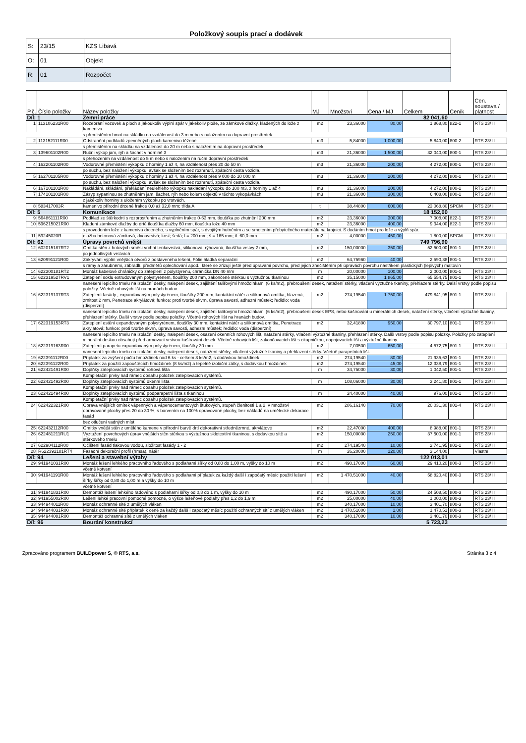Položkový soupis prací a dodávek
| S: | 23/15 | KZS Libavá |
| O: | 01 | Objekt |
| R: | 01 | Rozpočet |
| P.č. | Číslo položky | Název položky | MJ | Množství | Cena / MJ | Celkem | Ceník | Cen. soustava / platnost |
| --- | --- | --- | --- | --- | --- | --- | --- | --- |
| Díl: 1 | | Zemní práce | | | | 82 041,60 | | |
| 1 | 113106231R00 | Rozebrání vozovek a ploch s jakoukoliv výplní spár v jakékoliv ploše, ze zámkové dlažky, kladených do lože z kameniva | m2 | 23,36000 | 80,00 | 1 868,80 | 822-1 | RTS 23/ II |
| | | s přemístěním hmot na skládku na vzdálenost do 3 m nebo s naložením na dopravní prostředek | | | | | | |
| 2 | 113152111R00 | Odstranění podkladů zpevněných ploch kamenivo těžené | m3 | 5,84000 | 1 000,00 | 5 840,00 | 800-2 | RTS 23/ II |
| | | s přemístěním na skládku na vzdálenost do 20 m nebo s naložením na dopravní prostředek, | | | | | | |
| 3 | 139601102R00 | Ruční výkop jam, rýh a šachet v hornině 3 | m3 | 21,36000 | 1 500,00 | 32 040,00 | 800-1 | RTS 23/ II |
| | | s přehozením na vzdálenost do 5 m nebo s naložením na ruční dopravní prostředek | | | | | | |
| 4 | 162201102R00 | Vodorovné přemístění výkopku z horniny 1 až 4, na vzdálenost přes 20 do 50 m | m3 | 21,36000 | 200,00 | 4 272,00 | 800-1 | RTS 23/ II |
| | | po suchu, bez naložení výkopku, avšak se složením bez rozhrnutí, zpáteční cesta vozidla. | | | | | | |
| 5 | 162701105R00 | Vodorovné přemístění výkopku z horniny 1 až 4, na vzdálenost přes 9 000 do 10 000 m | m3 | 21,36000 | 200,00 | 4 272,00 | 800-1 | RTS 23/ II |
| | | po suchu, bez naložení výkopku, avšak se složením bez rozhrnutí, zpáteční cesta vozidla. | | | | | | |
| 6 | 167101101R00 | Nakládání, skládání, překládání neulehlého výkopku nakládání výkopku do 100 m3, z horniny 1 až 4 | m3 | 21,36000 | 200,00 | 4 272,00 | 800-1 | RTS 23/ II |
| 7 | 174101101R00 | Zásyp sypaninou se zhutněním jam, šachet, rýh nebo kolem objektů v těchto vykopávkách | m3 | 21,36000 | 300,00 | 6 408,00 | 800-1 | RTS 23/ II |
| | | z jakékoliv horniny s uložením výkopku po vrstvách, | | | | | | |
| 8 | 583417003R | kamenivo přírodní drcené frakce 0,0 až 32,0 mm; třída A | t | 38,44800 | 600,00 | 23 068,80 | SPCM | RTS 23/ I |
| Díl: 5 | | Komunikace | | | | 18 152,00 | | |
| 9 | 564861111R00 | Podklad ze štěrkodrti s rozprostřením a zhutněním frakce 0-63 mm, tloušťka po zhutnění 200 mm | m2 | 23,36000 | 300,00 | 7 008,00 | 822-1 | RTS 23/ II |
| 10 | 596215021R00 | Kladení zámkové dlažby do drtě tloušťka dlažby 60 mm, tloušťka lože 40 mm | m2 | 23,36000 | 400,00 | 9 344,00 | 822-1 | RTS 23/ II |
| | | s provedením lože z kameniva drceného, s vyplněním spár, s dvojitým hutněním a se smetením přebytečného materiálu na krajnici. S dodáním hmot pro lože a výplň spár. | | | | | | |
| 11 | 59245020R | dlažba betonová zámková, dvouvrstvá; kost; šedá; l = 200 mm; š = 165 mm; tl. 60,0 mm | m2 | 4,00000 | 450,00 | 1 800,00 | SPCM | RTS 23/ II |
| Díl: 62 | | Úpravy povrchů vnější | | | | 749 796,90 | | |
| 12 | 602015187RT2 | Omítka stěn z hotových směsí vrchní tenkovrstvá, silikonová, rýhovaná, tloušťka vrstvy 2 mm, | m2 | 150,00000 | 350,00 | 52 500,00 | 801-1 | RTS 23/ II |
| | | po jednotlivých vrstvách | | | | | | |
| 13 | 620991121R00 | Zakrývání výplní vnějších otvorů z postaveného lešení, Fólie hladká separační | m2 | 64,75960 | 40,00 | 2 590,38 | 801-1 | RTS 23/ II |
| | | s rámy a zárubněmi, zábradlí, předmětů oplechování apod., které se zřizují ještě před úpravami povrchu, před jejich znečištěním při úpravách povrchu nástřikem plastických (lepivých) maltovin | | | | | | |
| 14 | 622300181RT2 | Montáž kabelové chráničky do zateplení z polystyrenu, chránička DN 40 mm | m | 20,00000 | 100,00 | 2 000,00 | 801-1 | RTS 23/ II |
| 15 | 622319527RV1 | Zateplení soklu extrudovaným polystyrénem, tloušťky 200 mm, zakončené stěrkou s výztužnou tkaninou | m2 | 35,15000 | 1 865,00 | 65 554,75 | 801-1 | RTS 23/ II |
| | | nanesení lepicího tmelu na izolační desky, nalepení desek, zajištění talířovými hmoždinkami (6 ks/m2), přebroušení desek, natažení stěrky, vtlačení výztužné tkaniny, přehlazení stěrky. Další vrstvy podle popisu položky. Včetně rohových lišt na hranách budov. | | | | | | |
| 16 | 622319137RT3 | Zateplení fasády , expandovaným polystyrénem, tloušťky 200 mm, kontaktní nátěr a silikonová omítka, hlazená, zrnitost 2 mm, Penetrace akrylátová; funkce: proti tvorbě skvrn, úprava savosti, adhezní můstek; ředidlo: voda (disperzní) | m2 | 274,19540 | 1 750,00 | 479 841,95 | 801-1 | RTS 23/ II |
| | | nanesení lepicího tmelu na izolační desky, nalepení desek, zajištění talířovými hmoždinkami (6 ks/m2), přebroušení desek EPS, nebo kašírování u minerálních desek, natažení stěrky, vtlačení výztužné tkaniny, přehlazení stěrky. Další vrstvy podle popisu položky. Včetně rohových lišt na hranách budov. | | | | | | |
| 17 | 622319153RT3 | Zateplení ostění expandovaným polystyrénem, tloušťky 30 mm, kontaktní nátěr a silikonová omítka, Penetrace akrylátová; funkce: proti tvorbě skvrn, úprava savosti, adhezní můstek; ředidlo: voda (disperzní) | m2 | 32,41800 | 950,00 | 30 797,10 | 801-1 | RTS 23/ II |
| | | nanesení lepicího tmelu na izolační desky, nalepení desek, osazení okenních rohových lišt, natažení stěrky, vtlačení výztužné tkaniny, přehlazení stěrky. Další vrstvy podle popisu položky. Položky pro zateplení minerální deskou obsahují před armovací vrstvou kašírování desek. Včetně rohových lišt, zakončovacích lišt s okapničkou, napojovacích lišt a výztužné tkaniny. | | | | | | |
| 18 | 622319163R00 | Zateplení parapetu expandovaným polystyrénem, tloušťky 30 mm | m2 | 7,03500 | 650,00 | 4 572,75 | 801-1 | RTS 23/ II |
| | | nanesení lepicího tmelu na izolační desky, nalepení desek, natažení stěrky, vtlačení výztužné tkaniny a přehlazení stěrky. Včetně parapetních lišt. | | | | | | |
| 19 | 622391112R00 | Příplatek za zvýšení počtu hmoždinek nad 6 ks - celkem 8 ks/m2, s dodávkou hmoždinek | m2 | 274,19540 | 80,00 | 21 935,63 | 801-1 | RTS 23/ II |
| 20 | 622391122R00 | Příplatek za použití zapouštěcích hmoždinek (8 ks/m2) a tepelně izolační zátky, s dodávkou hmoždinek | m2 | 274,19540 | 45,00 | 12 338,79 | 801-1 | RTS 23/ II |
| 21 | 622421491R00 | Doplňky zateplovacích systémů rohová lišta | m | 34,75000 | 30,00 | 1 042,50 | 801-1 | RTS 23/ II |
| | | Kompletační prvky nad rámec obsahu položek zateplovacích systémů. | | | | | | |
| 22 | 622421492R00 | Doplňky zateplovacích systémů okenní lišta | m | 108,06000 | 30,00 | 3 241,80 | 801-1 | RTS 23/ II |
| | | Kompletační prvky nad rámec obsahu položek zateplovacích systémů. | | | | | | |
| 23 | 622421494R00 | Doplňky zateplovacích systémů podparapetní lišta s tkaninou | m | 24,40000 | 40,00 | 976,00 | 801-1 | RTS 23/ II |
| | | Kompletační prvky nad rámec obsahu položek zateplovacích systémů. | | | | | | |
| 24 | 622422321R00 | Oprava vnějších omítek vápenných a vápenocementových štukových, stupeň členitosti 1 a 2, v množství opravované plochy přes 20 do 30 %, s barvením na 100% opravované plochy, bez nákladů na umělecké dekorace fasád | m2 | 286,16140 | 70,00 | 20 031,30 | 801-4 | RTS 23/ II |
| | | bez otlučení vadných míst | | | | | | |
| 25 | 622432112R00 | Omítky vnější stěn z umělého kamene v přírodní barvě drtí dekorativní střednězrnné, akrylátové | m2 | 22,47000 | 400,00 | 8 988,00 | 801-1 | RTS 23/ II |
| 26 | 622481211RU1 | Vyztužení povrchových úprav vnějších stěn stěrkou s výztužnou sklotextilní tkaninou, s dodávkou sítě a stěrkového tmelu | m2 | 150,00000 | 250,00 | 37 500,00 | 801-1 | RTS 23/ II |
| 27 | 622904112R00 | Očištění fasád tlakovou vodou, složitost fasády 1 - 2 | m2 | 274,19540 | 10,00 | 2 741,95 | 801-1 | RTS 23/ II |
| 28 | R622392181RT4 | Fasádní dekorační profil (římsa), nátěr | m | 26,20000 | 120,00 | 3 144,00 | | Vlastní |
| Díl: 94 | | Lešení a stavební výtahy | | | | 122 013,01 | | |
| 29 | 941941031R00 | Montáž lešení lehkého pracovního řadového s podlahami šířky od 0,80 do 1,00 m, výšky do 10 m | m2 | 490,17000 | 60,00 | 29 410,20 | 800-3 | RTS 23/ II |
| | | včetně kotvení | | | | | | |
| 30 | 941941191R00 | Montáž lešení lehkého pracovního řadového s podlahami příplatek za každý další i započatý měsíc použití lešení šířky šířky od 0,80 do 1,00 m a výšky do 10 m | m2 | 1 470,51000 | 40,00 | 58 820,40 | 800-3 | RTS 23/ II |
| | | včetně kotvení | | | | | | |
| 31 | 941941831R00 | Demontáž lešení lehkého řadového s podlahami šířky od 0,8 do 1 m, výšky do 10 m | m2 | 490,17000 | 50,00 | 24 508,50 | 800-3 | RTS 23/ II |
| 32 | 941955002R00 | Lešení lehké pracovní pomocné pomocné, o výšce lešeňové podlahy přes 1,2 do 1,9 m | m2 | 25,00000 | 40,00 | 1 000,00 | 800-3 | RTS 23/ II |
| 33 | 944944011R00 | Montáž ochranné sítě z umělých vláken | m2 | 340,17000 | 10,00 | 3 401,70 | 800-3 | RTS 23/ II |
| 34 | 944944031R00 | Montáž ochranné sítě příplatek k ceně za každý další i započatý měsíc použití ochranných sítí z umělých vláken | m2 | 1 470,51000 | 1,00 | 1 470,51 | 800-3 | RTS 23/ II |
| 35 | 944944081R00 | Demontáž ochranné sítě z umělých vláken | m2 | 340,17000 | 10,00 | 3 401,70 | 800-3 | RTS 23/ II |
| Díl: 96 | | Bourání konstrukcí | | | | 5 723,23 | | |
Zpracováno programem BUILDpower S, © RTS, a.s.
Stránka 3 z 4